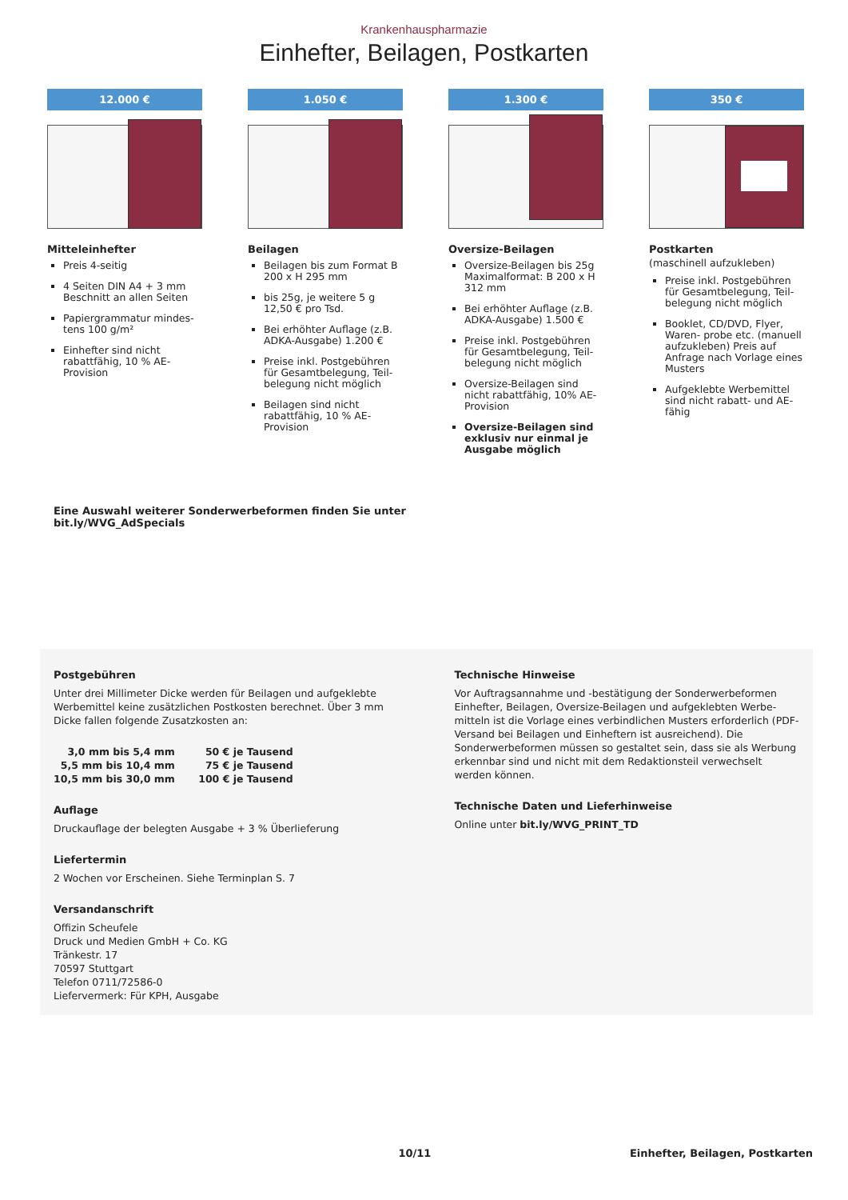Krankenhauspharmazie
Einhefter, Beilagen, Postkarten
12.000 €
Mitteleinhefter
Preis 4-seitig
4 Seiten DIN A4 + 3 mm Beschnitt an allen Seiten
Papiergrammatur mindes­tens 100 g/m²
Einhefter sind nicht rabattfähig, 10 % AE-Provision
1.050 €
Beilagen
Beilagen bis zum Format B 200 x H 295 mm
bis 25g, je weitere 5 g 12,50 € pro Tsd.
Bei erhöhter Auflage (z.B. ADKA-Ausgabe) 1.200 €
Preise inkl. Postgebühren für Gesamtbelegung, Teil­belegung nicht möglich
Beilagen sind nicht rabattfähig, 10 % AE-Provision
1.300 €
Oversize-Beilagen
Oversize-Beilagen bis 25g Maximalformat: B 200 x H 312 mm
Bei erhöhter Auflage (z.B. ADKA-Ausgabe) 1.500 €
Preise inkl. Postgebühren für Gesamtbelegung, Teil­belegung nicht möglich
Oversize-Beilagen sind nicht rabattfähig, 10% AE-Provision
Oversize-Beilagen sind exklusiv nur einmal je Ausgabe möglich
350 €
Postkarten
(maschinell aufzukleben)
Preise inkl. Postgebühren für Gesamtbelegung, Teil­belegung nicht möglich
Booklet, CD/DVD, Flyer, Waren- probe etc. (manuell aufzukleben) Preis auf Anfrage nach Vorlage eines Musters
Aufgeklebte Werbemittel sind nicht rabatt- und AE-fähig
Eine Auswahl weiterer Sonderwerbeformen finden Sie unter
bit.ly/WVG_AdSpecials
Postgebühren
Unter drei Millimeter Dicke werden für Beilagen und aufgeklebte Werbemittel keine zusätzlichen Postkosten berechnet. Über 3 mm Dicke fallen folgende Zusatzkosten an:
| 3,0 mm bis 5,4 mm | 50 € je Tausend |
| 5,5 mm bis 10,4 mm | 75 € je Tausend |
| 10,5 mm bis 30,0 mm | 100 € je Tausend |
Auflage
Druckauflage der belegten Ausgabe + 3 % Überlieferung
Liefertermin
2 Wochen vor Erscheinen. Siehe Terminplan S. 7
Versandanschrift
Offizin Scheufele
Druck und Medien GmbH + Co. KG
Tränkestr. 17
70597 Stuttgart
Telefon 0711/72586-0
Liefervermerk: Für KPH, Ausgabe
Technische Hinweise
Vor Auftragsannahme und -bestätigung der Sonderwerbeformen Einhefter, Beilagen, Oversize-Beilagen und aufgeklebten Werbe­mitteln ist die Vorlage eines verbindlichen Musters erforderlich (PDF-Versand bei Beilagen und Einheftern ist ausreichend). Die Sonderwerbeformen müssen so gestaltet sein, dass sie als Werbung erkennbar sind und nicht mit dem Redaktionsteil verwechselt werden können.
Technische Daten und Lieferhinweise
Online unter bit.ly/WVG_PRINT_TD
10/11 Einhefter, Beilagen, Postkarten